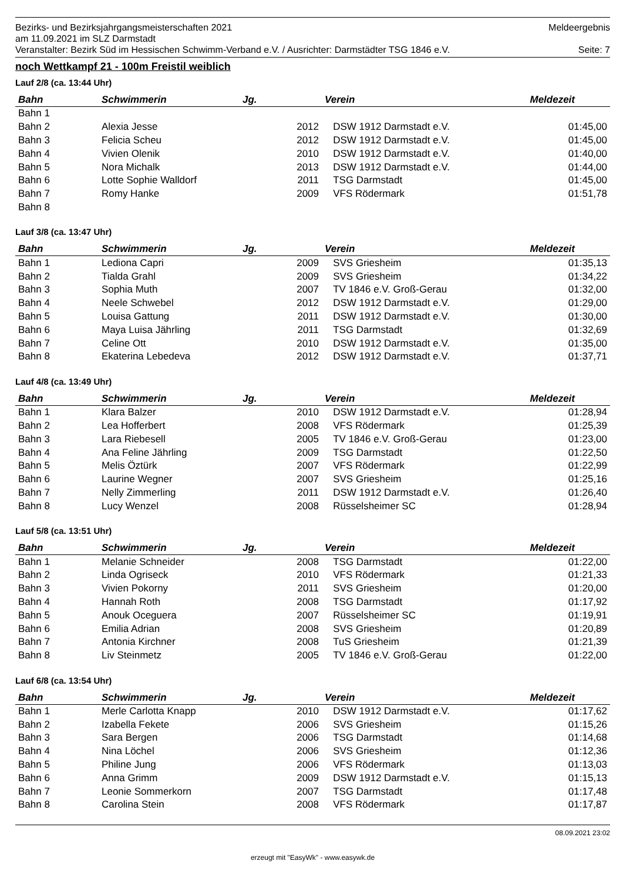Bezirks- und Bezirksjahrgangsmeisterschaften 2021 Meldeergebnis
am 11.09.2021 im SLZ Darmstadt
Veranstalter: Bezirk Süd im Hessischen Schwimm-Verband e.V. / Ausrichter: Darmstädter TSG 1846 e.V. Seite: 7
noch Wettkampf 21 - 100m Freistil weiblich
Lauf 2/8 (ca. 13:44 Uhr)
| Bahn | Schwimmerin | Jg. | Verein | Meldezeit |
| --- | --- | --- | --- | --- |
| Bahn 1 | | | | |
| Bahn 2 | Alexia Jesse | 2012 | DSW 1912 Darmstadt e.V. | 01:45,00 |
| Bahn 3 | Felicia Scheu | 2012 | DSW 1912 Darmstadt e.V. | 01:45,00 |
| Bahn 4 | Vivien Olenik | 2010 | DSW 1912 Darmstadt e.V. | 01:40,00 |
| Bahn 5 | Nora Michalk | 2013 | DSW 1912 Darmstadt e.V. | 01:44,00 |
| Bahn 6 | Lotte Sophie Walldorf | 2011 | TSG Darmstadt | 01:45,00 |
| Bahn 7 | Romy Hanke | 2009 | VFS Rödermark | 01:51,78 |
| Bahn 8 | | | | |
Lauf 3/8 (ca. 13:47 Uhr)
| Bahn | Schwimmerin | Jg. | Verein | Meldezeit |
| --- | --- | --- | --- | --- |
| Bahn 1 | Lediona Capri | 2009 | SVS Griesheim | 01:35,13 |
| Bahn 2 | Tialda Grahl | 2009 | SVS Griesheim | 01:34,22 |
| Bahn 3 | Sophia Muth | 2007 | TV 1846 e.V. Groß-Gerau | 01:32,00 |
| Bahn 4 | Neele Schwebel | 2012 | DSW 1912 Darmstadt e.V. | 01:29,00 |
| Bahn 5 | Louisa Gattung | 2011 | DSW 1912 Darmstadt e.V. | 01:30,00 |
| Bahn 6 | Maya Luisa Jährling | 2011 | TSG Darmstadt | 01:32,69 |
| Bahn 7 | Celine Ott | 2010 | DSW 1912 Darmstadt e.V. | 01:35,00 |
| Bahn 8 | Ekaterina Lebedeva | 2012 | DSW 1912 Darmstadt e.V. | 01:37,71 |
Lauf 4/8 (ca. 13:49 Uhr)
| Bahn | Schwimmerin | Jg. | Verein | Meldezeit |
| --- | --- | --- | --- | --- |
| Bahn 1 | Klara Balzer | 2010 | DSW 1912 Darmstadt e.V. | 01:28,94 |
| Bahn 2 | Lea Hofferbert | 2008 | VFS Rödermark | 01:25,39 |
| Bahn 3 | Lara Riebesell | 2005 | TV 1846 e.V. Groß-Gerau | 01:23,00 |
| Bahn 4 | Ana Feline Jährling | 2009 | TSG Darmstadt | 01:22,50 |
| Bahn 5 | Melis Öztürk | 2007 | VFS Rödermark | 01:22,99 |
| Bahn 6 | Laurine Wegner | 2007 | SVS Griesheim | 01:25,16 |
| Bahn 7 | Nelly Zimmerling | 2011 | DSW 1912 Darmstadt e.V. | 01:26,40 |
| Bahn 8 | Lucy Wenzel | 2008 | Rüsselsheimer SC | 01:28,94 |
Lauf 5/8 (ca. 13:51 Uhr)
| Bahn | Schwimmerin | Jg. | Verein | Meldezeit |
| --- | --- | --- | --- | --- |
| Bahn 1 | Melanie Schneider | 2008 | TSG Darmstadt | 01:22,00 |
| Bahn 2 | Linda Ogriseck | 2010 | VFS Rödermark | 01:21,33 |
| Bahn 3 | Vivien Pokorny | 2011 | SVS Griesheim | 01:20,00 |
| Bahn 4 | Hannah Roth | 2008 | TSG Darmstadt | 01:17,92 |
| Bahn 5 | Anouk Oceguera | 2007 | Rüsselsheimer SC | 01:19,91 |
| Bahn 6 | Emilia Adrian | 2008 | SVS Griesheim | 01:20,89 |
| Bahn 7 | Antonia Kirchner | 2008 | TuS Griesheim | 01:21,39 |
| Bahn 8 | Liv Steinmetz | 2005 | TV 1846 e.V. Groß-Gerau | 01:22,00 |
Lauf 6/8 (ca. 13:54 Uhr)
| Bahn | Schwimmerin | Jg. | Verein | Meldezeit |
| --- | --- | --- | --- | --- |
| Bahn 1 | Merle Carlotta Knapp | 2010 | DSW 1912 Darmstadt e.V. | 01:17,62 |
| Bahn 2 | Izabella Fekete | 2006 | SVS Griesheim | 01:15,26 |
| Bahn 3 | Sara Bergen | 2006 | TSG Darmstadt | 01:14,68 |
| Bahn 4 | Nina Löchel | 2006 | SVS Griesheim | 01:12,36 |
| Bahn 5 | Philine Jung | 2006 | VFS Rödermark | 01:13,03 |
| Bahn 6 | Anna Grimm | 2009 | DSW 1912 Darmstadt e.V. | 01:15,13 |
| Bahn 7 | Leonie Sommerkorn | 2007 | TSG Darmstadt | 01:17,48 |
| Bahn 8 | Carolina Stein | 2008 | VFS Rödermark | 01:17,87 |
08.09.2021 23:02
erzeugt mit "EasyWk" - www.easywk.de